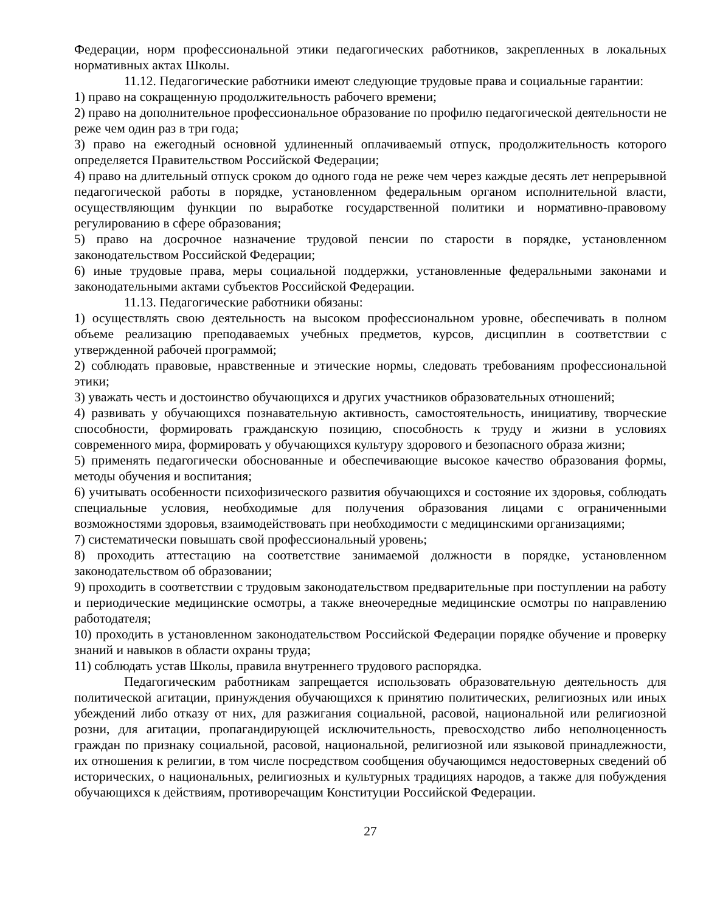Федерации, норм профессиональной этики педагогических работников, закрепленных в локальных нормативных актах Школы.
11.12. Педагогические работники имеют следующие трудовые права и социальные гарантии:
1) право на сокращенную продолжительность рабочего времени;
2) право на дополнительное профессиональное образование по профилю педагогической деятельности не реже чем один раз в три года;
3) право на ежегодный основной удлиненный оплачиваемый отпуск, продолжительность которого определяется Правительством Российской Федерации;
4) право на длительный отпуск сроком до одного года не реже чем через каждые десять лет непрерывной педагогической работы в порядке, установленном федеральным органом исполнительной власти, осуществляющим функции по выработке государственной политики и нормативно-правовому регулированию в сфере образования;
5) право на досрочное назначение трудовой пенсии по старости в порядке, установленном законодательством Российской Федерации;
6) иные трудовые права, меры социальной поддержки, установленные федеральными законами и законодательными актами субъектов Российской Федерации.
11.13. Педагогические работники обязаны:
1) осуществлять свою деятельность на высоком профессиональном уровне, обеспечивать в полном объеме реализацию преподаваемых учебных предметов, курсов, дисциплин в соответствии с утвержденной рабочей программой;
2) соблюдать правовые, нравственные и этические нормы, следовать требованиям профессиональной этики;
3) уважать честь и достоинство обучающихся и других участников образовательных отношений;
4) развивать у обучающихся познавательную активность, самостоятельность, инициативу, творческие способности, формировать гражданскую позицию, способность к труду и жизни в условиях современного мира, формировать у обучающихся культуру здорового и безопасного образа жизни;
5) применять педагогически обоснованные и обеспечивающие высокое качество образования формы, методы обучения и воспитания;
6) учитывать особенности психофизического развития обучающихся и состояние их здоровья, соблюдать специальные условия, необходимые для получения образования лицами с ограниченными возможностями здоровья, взаимодействовать при необходимости с медицинскими организациями;
7) систематически повышать свой профессиональный уровень;
8) проходить аттестацию на соответствие занимаемой должности в порядке, установленном законодательством об образовании;
9) проходить в соответствии с трудовым законодательством предварительные при поступлении на работу и периодические медицинские осмотры, а также внеочередные медицинские осмотры по направлению работодателя;
10) проходить в установленном законодательством Российской Федерации порядке обучение и проверку знаний и навыков в области охраны труда;
11) соблюдать устав Школы, правила внутреннего трудового распорядка.
Педагогическим работникам запрещается использовать образовательную деятельность для политической агитации, принуждения обучающихся к принятию политических, религиозных или иных убеждений либо отказу от них, для разжигания социальной, расовой, национальной или религиозной розни, для агитации, пропагандирующей исключительность, превосходство либо неполноценность граждан по признаку социальной, расовой, национальной, религиозной или языковой принадлежности, их отношения к религии, в том числе посредством сообщения обучающимся недостоверных сведений об исторических, о национальных, религиозных и культурных традициях народов, а также для побуждения обучающихся к действиям, противоречащим Конституции Российской Федерации.
27